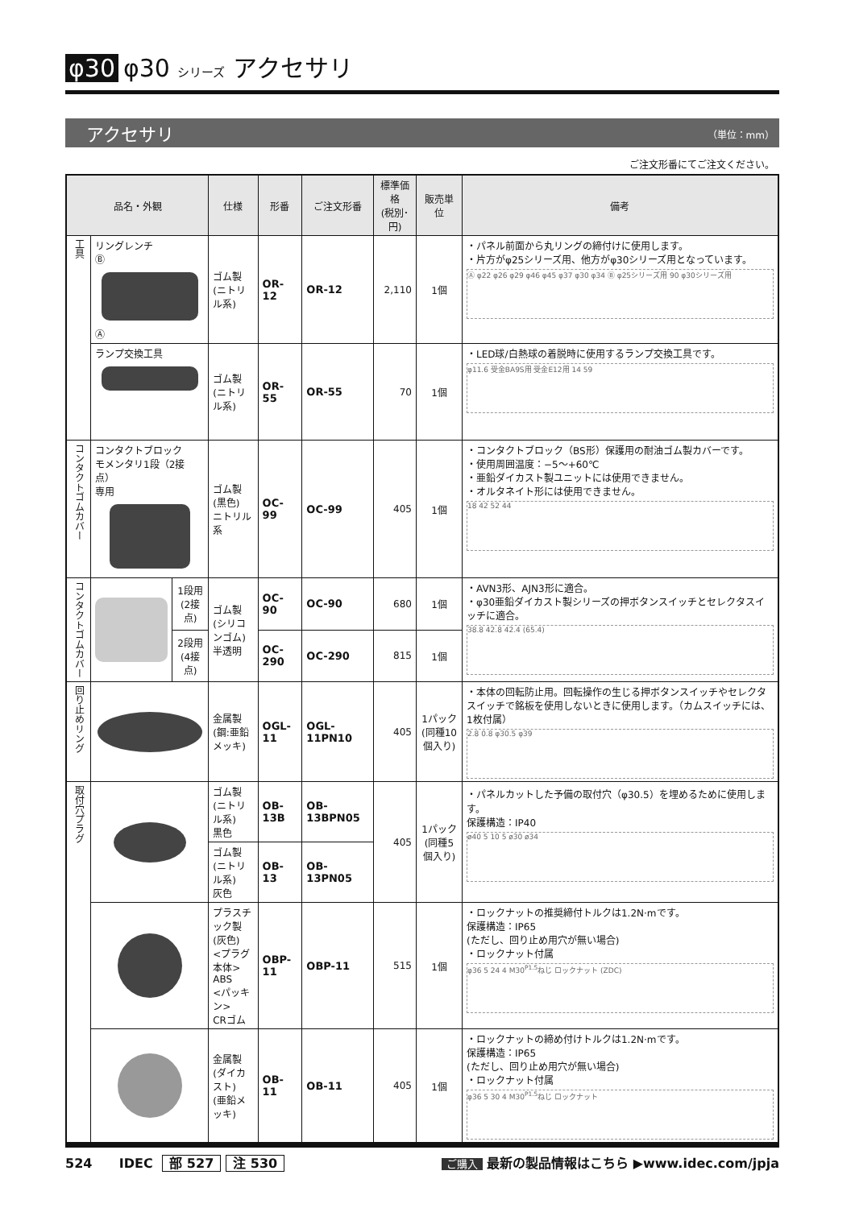φ30 φ30 シリーズ アクセサリ
アクセサリ （単位：mm）
ご注文形番にてご注文ください。
| 品名・外観 | | | 仕様 | 形番 | ご注文形番 | 標準価格 (税別･円) | 販売単位 | 備考 |
| --- | --- | --- | --- | --- | --- | --- | --- | --- |
| 工具 | リングレンチ Ⓑ Ⓐ | | ゴム製 (ニトリル系) | OR-12 | OR-12 | 2,110 | 1個 | ・パネル前面から丸リングの締付けに使用します。 ・片方がφ25シリーズ用、他方がφ30シリーズ用となっています。 Ⓐ φ22 φ26 φ29 φ46 φ45 φ37 φ30 φ34 Ⓑ φ25シリーズ用 90 φ30シリーズ用 |
| | ランプ交換工具 | | ゴム製 (ニトリル系) | OR-55 | OR-55 | 70 | 1個 | ・LED球/白熱球の着脱時に使用するランプ交換工具です。 φ11.6 受金BA9S用 受金E12用 14 59 |
| コンタクトゴムカバー | コンタクトブロック モメンタリ1段（2接点） 専用 | | ゴム製(黒色) ニトリル系 | OC-99 | OC-99 | 405 | 1個 | ・コンタクトブロック（BS形）保護用の耐油ゴム製カバーです。 ・使用周囲温度：−5〜+60℃ ・亜鉛ダイカスト製ユニットには使用できません。 ・オルタネイト形には使用できません。 18 42 52 44 |
| コンタクトゴムカバー | | 1段用 (2接点) | ゴム製 (シリコンゴム) 半透明 | OC-90 | OC-90 | 680 | 1個 | ・AVN3形、AJN3形に適合。 ・φ30亜鉛ダイカスト製シリーズの押ボタンスイッチとセレクタスイッチに適合。 38.8 42.8 42.4 (65.4) |
| | | 2段用 (4接点) | | OC-290 | OC-290 | 815 | 1個 | |
| 回り止めリング | | | 金属製 (鋼:亜鉛メッキ) | OGL-11 | OGL-11PN10 | 405 | 1パック (同種10個入り) | ・本体の回転防止用。回転操作の生じる押ボタンスイッチやセレクタスイッチで銘板を使用しないときに使用します。（カムスイッチには、1枚付属） 2.8 0.8 φ30.5 φ39 |
| 取付穴プラグ | | | ゴム製 (ニトリル系) 黒色 | OB-13B | OB-13BPN05 | 405 | 1パック (同種5個入り) | ・パネルカットした予備の取付穴（φ30.5）を埋めるために使用します。 保護構造：IP40 ø40 5 10 5 ø30 ø34 |
| | | | ゴム製 (ニトリル系) 灰色 | OB-13 | OB-13PN05 | | | |
| | | | プラスチック製 (灰色) <プラグ本体> ABS <パッキン> CRゴム | OBP-11 | OBP-11 | 515 | 1個 | ・ロックナットの推奨締付トルクは1.2N·mです。 保護構造：IP65 (ただし、回り止め用穴が無い場合) ・ロックナット付属 φ36 5 24 4 M30<sup>P1.5</sup>ねじ ロックナット (ZDC) |
| | | | 金属製 (ダイカスト) (亜鉛メッキ) | OB-11 | OB-11 | 405 | 1個 | ・ロックナットの締め付けトルクは1.2N·mです。 保護構造：IP65 (ただし、回り止め用穴が無い場合) ・ロックナット付属 φ36 5 30 4 M30<sup>P1.5</sup>ねじ ロックナット |
524 IDEC 部 527 注 530 ご購入 最新の製品情報はこちら ▶www.idec.com/jpja